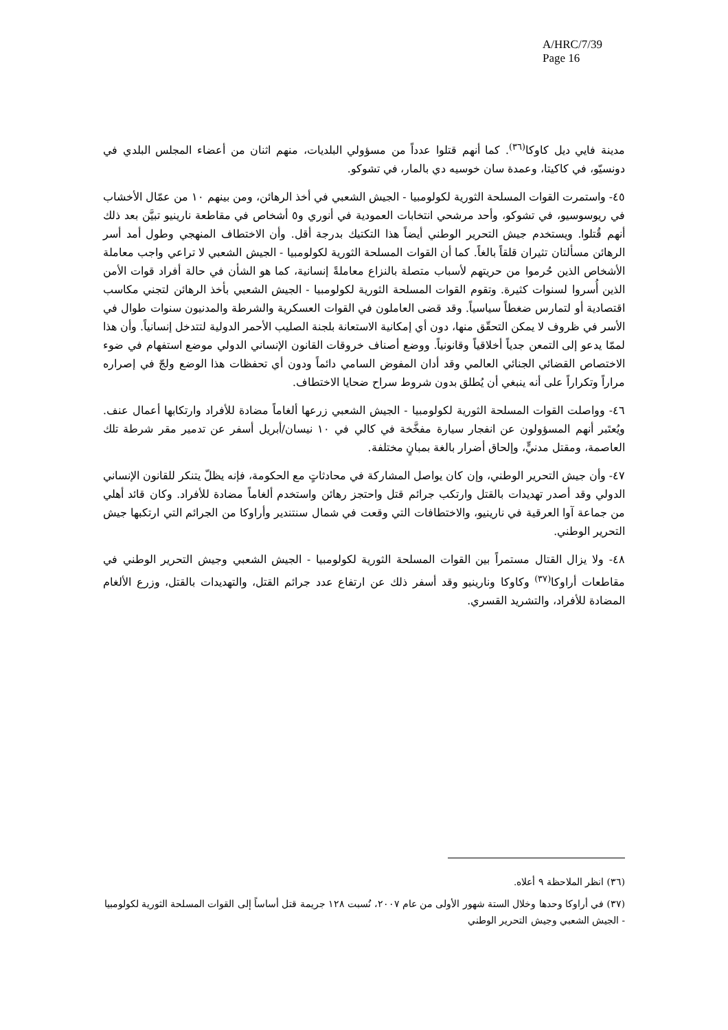A/HRC/7/39
Page 16
مدينة فايي ديل كاوكا<sup>(٣٦)</sup>. كما أنهم قتلوا عدداً من مسؤولي البلديات، منهم اثنان من أعضاء المجلس البلدي في دونسيّو، في كاكيتا، وعمدة سان خوسيه دي بالمار، في تشوكو.
٤٥- واستمرت القوات المسلحة الثورية لكولومبيا - الجيش الشعبي في أخذ الرهائن، ومن بينهم ١٠ من عمّال الأخشاب في ريوسوسيو، في تشوكو، وأحد مرشحي انتخابات العمودية في أنوري و٥ أشخاص في مقاطعة نارينيو تبيَّن بعد ذلك أنهم قُتلوا. ويستخدم جيش التحرير الوطني أيضاً هذا التكتيك بدرجة أقل. وأن الاختطاف المنهجي وطول أمد أسر الرهائن مسألتان تثيران قلقاً بالغاً. كما أن القوات المسلحة الثورية لكولومبيا - الجيش الشعبي لا تراعي واجب معاملة الأشخاص الذين حُرموا من حريتهم لأسباب متصلة بالنزاع معاملةً إنسانية، كما هو الشأن في حالة أفراد قوات الأمن الذين أُسروا لسنوات كثيرة. وتقوم القوات المسلحة الثورية لكولومبيا - الجيش الشعبي بأخذ الرهائن لتجني مكاسب اقتصادية أو لتمارس ضغطاً سياسياً. وقد قضى العاملون في القوات العسكرية والشرطة والمدنيون سنوات طوال في الأسر في ظروف لا يمكن التحقّق منها، دون أي إمكانية الاستعانة بلجنة الصليب الأحمر الدولية لتتدخل إنسانياً. وأن هذا لممّا يدعو إلى التمعن جدياً أخلاقياً وقانونياً. ووضع أصناف خروقات القانون الإنساني الدولي موضع استفهام في ضوء الاختصاص القضائي الجنائي العالمي وقد أدان المفوض السامي دائماً ودون أي تحفظات هذا الوضع ولجّ في إصراره مراراً وتكراراً على أنه ينبغي أن يُطلق بدون شروط سراح ضحايا الاختطاف.
٤٦- وواصلت القوات المسلحة الثورية لكولومبيا - الجيش الشعبي زرعها ألغاماً مضادة للأفراد وارتكابها أعمال عنف. ويُعتَبر أنهم المسؤولون عن انفجار سيارة مفخَّخة في كالي في ١٠ نيسان/أبريل أسفر عن تدمير مقر شرطة تلك العاصمة، ومقتل مدنيٍّ، وإلحاق أضرار بالغة بمبانٍ مختلفة.
٤٧- وأن جيش التحرير الوطني، وإن كان يواصل المشاركة في محادثاتٍ مع الحكومة، فإنه يظلّ يتنكر للقانون الإنساني الدولي وقد أصدر تهديدات بالقتل وارتكب جرائم قتل واحتجز رهائن واستخدم ألغاماً مضادة للأفراد. وكان قائد أهلي من جماعة آوا العرقية في نارينيو، والاختطافات التي وقعت في شمال سنتندير وأراوكا من الجرائم التي ارتكبها جيش التحرير الوطني.
٤٨- ولا يزال القتال مستمراً بين القوات المسلحة الثورية لكولومبيا - الجيش الشعبي وجيش التحرير الوطني في مقاطعات أراوكا<sup>(٣٧)</sup> وكاوكا ونارينيو وقد أسفر ذلك عن ارتفاع عدد جرائم القتل، والتهديدات بالقتل، وزرع الألغام المضادة للأفراد، والتشريد القسري.
(٣٦) انظر الملاحظة ٩ أعلاه.
(٣٧) في أراوكا وحدها وخلال الستة شهور الأولى من عام ٢٠٠٧، نُسبت ١٢٨ جريمة قتل أساساً إلى القوات المسلحة الثورية لكولومبيا - الجيش الشعبي وجيش التحرير الوطني